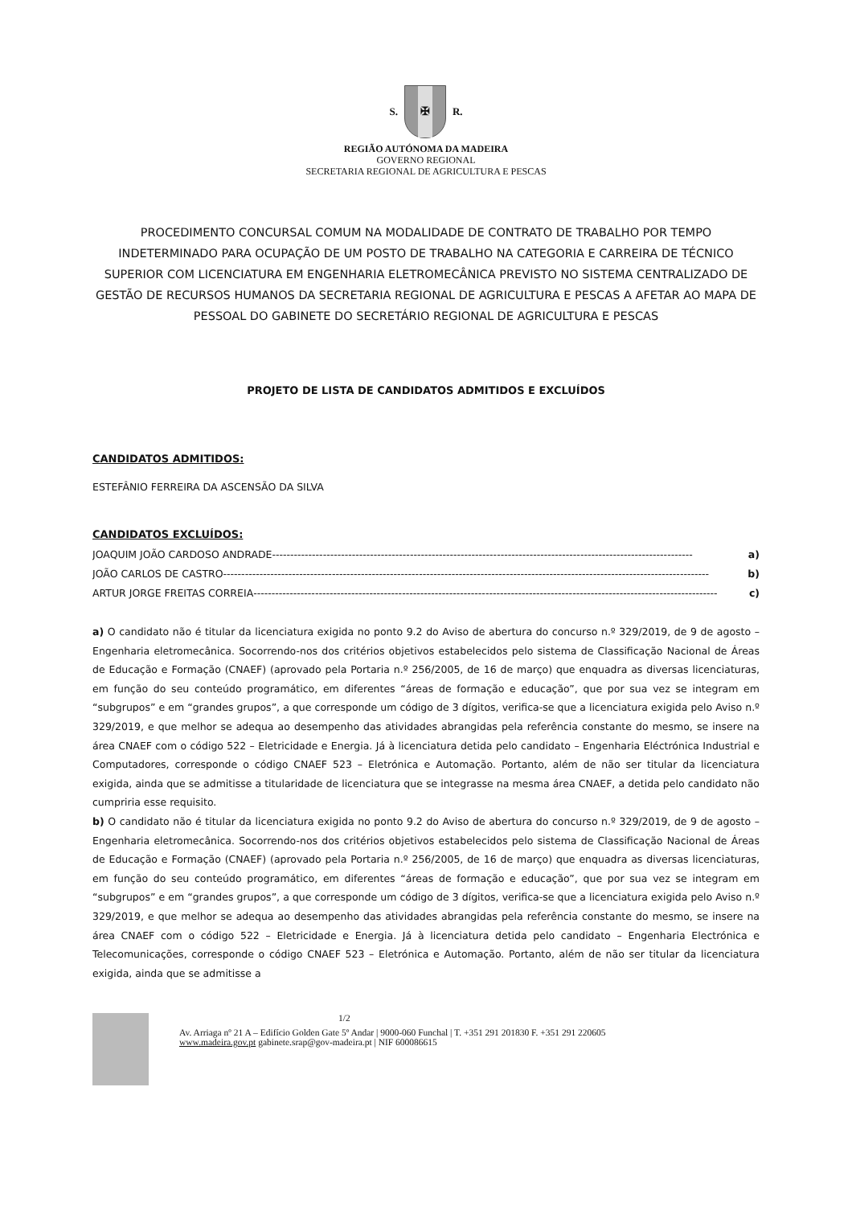S.
✠
R.
REGIÃO AUTÓNOMA DA MADEIRA
GOVERNO REGIONAL
SECRETARIA REGIONAL DE AGRICULTURA E PESCAS
PROCEDIMENTO CONCURSAL COMUM NA MODALIDADE DE CONTRATO DE TRABALHO POR TEMPO INDETERMINADO PARA OCUPAÇÃO DE UM POSTO DE TRABALHO NA CATEGORIA E CARREIRA DE TÉCNICO SUPERIOR COM LICENCIATURA EM ENGENHARIA ELETROMECÂNICA PREVISTO NO SISTEMA CENTRALIZADO DE GESTÃO DE RECURSOS HUMANOS DA SECRETARIA REGIONAL DE AGRICULTURA E PESCAS A AFETAR AO MAPA DE PESSOAL DO GABINETE DO SECRETÁRIO REGIONAL DE AGRICULTURA E PESCAS
PROJETO DE LISTA DE CANDIDATOS ADMITIDOS E EXCLUÍDOS
CANDIDATOS ADMITIDOS:
ESTEFÂNIO FERREIRA DA ASCENSÃO DA SILVA
CANDIDATOS EXCLUÍDOS:
JOAQUIM JOÃO CARDOSO ANDRADE -------------------------------------------------------------------------------------------------------------------- a)
JOÃO CARLOS DE CASTRO -------------------------------------------------------------------------------------------------------------------------------------- b)
ARTUR JORGE FREITAS CORREIA -------------------------------------------------------------------------------------------------------------------------------- c)
a) O candidato não é titular da licenciatura exigida no ponto 9.2 do Aviso de abertura do concurso n.º 329/2019, de 9 de agosto – Engenharia eletromecânica. Socorrendo-nos dos critérios objetivos estabelecidos pelo sistema de Classificação Nacional de Áreas de Educação e Formação (CNAEF) (aprovado pela Portaria n.º 256/2005, de 16 de março) que enquadra as diversas licenciaturas, em função do seu conteúdo programático, em diferentes “áreas de formação e educação”, que por sua vez se integram em “subgrupos” e em “grandes grupos”, a que corresponde um código de 3 dígitos, verifica-se que a licenciatura exigida pelo Aviso n.º 329/2019, e que melhor se adequa ao desempenho das atividades abrangidas pela referência constante do mesmo, se insere na área CNAEF com o código 522 – Eletricidade e Energia. Já à licenciatura detida pelo candidato – Engenharia Eléctrónica Industrial e Computadores, corresponde o código CNAEF 523 – Eletrónica e Automação. Portanto, além de não ser titular da licenciatura exigida, ainda que se admitisse a titularidade de licenciatura que se integrasse na mesma área CNAEF, a detida pelo candidato não cumpriria esse requisito.
b) O candidato não é titular da licenciatura exigida no ponto 9.2 do Aviso de abertura do concurso n.º 329/2019, de 9 de agosto – Engenharia eletromecânica. Socorrendo-nos dos critérios objetivos estabelecidos pelo sistema de Classificação Nacional de Áreas de Educação e Formação (CNAEF) (aprovado pela Portaria n.º 256/2005, de 16 de março) que enquadra as diversas licenciaturas, em função do seu conteúdo programático, em diferentes “áreas de formação e educação”, que por sua vez se integram em “subgrupos” e em “grandes grupos”, a que corresponde um código de 3 dígitos, verifica-se que a licenciatura exigida pelo Aviso n.º 329/2019, e que melhor se adequa ao desempenho das atividades abrangidas pela referência constante do mesmo, se insere na área CNAEF com o código 522 – Eletricidade e Energia. Já à licenciatura detida pelo candidato – Engenharia Electrónica e Telecomunicações, corresponde o código CNAEF 523 – Eletrónica e Automação. Portanto, além de não ser titular da licenciatura exigida, ainda que se admitisse a
1/2
Av. Arriaga nº 21 A – Edifício Golden Gate 5º Andar | 9000-060 Funchal | T. +351 291 201830 F. +351 291 220605
www.madeira.gov.pt gabinete.srap@gov-madeira.pt | NIF 600086615